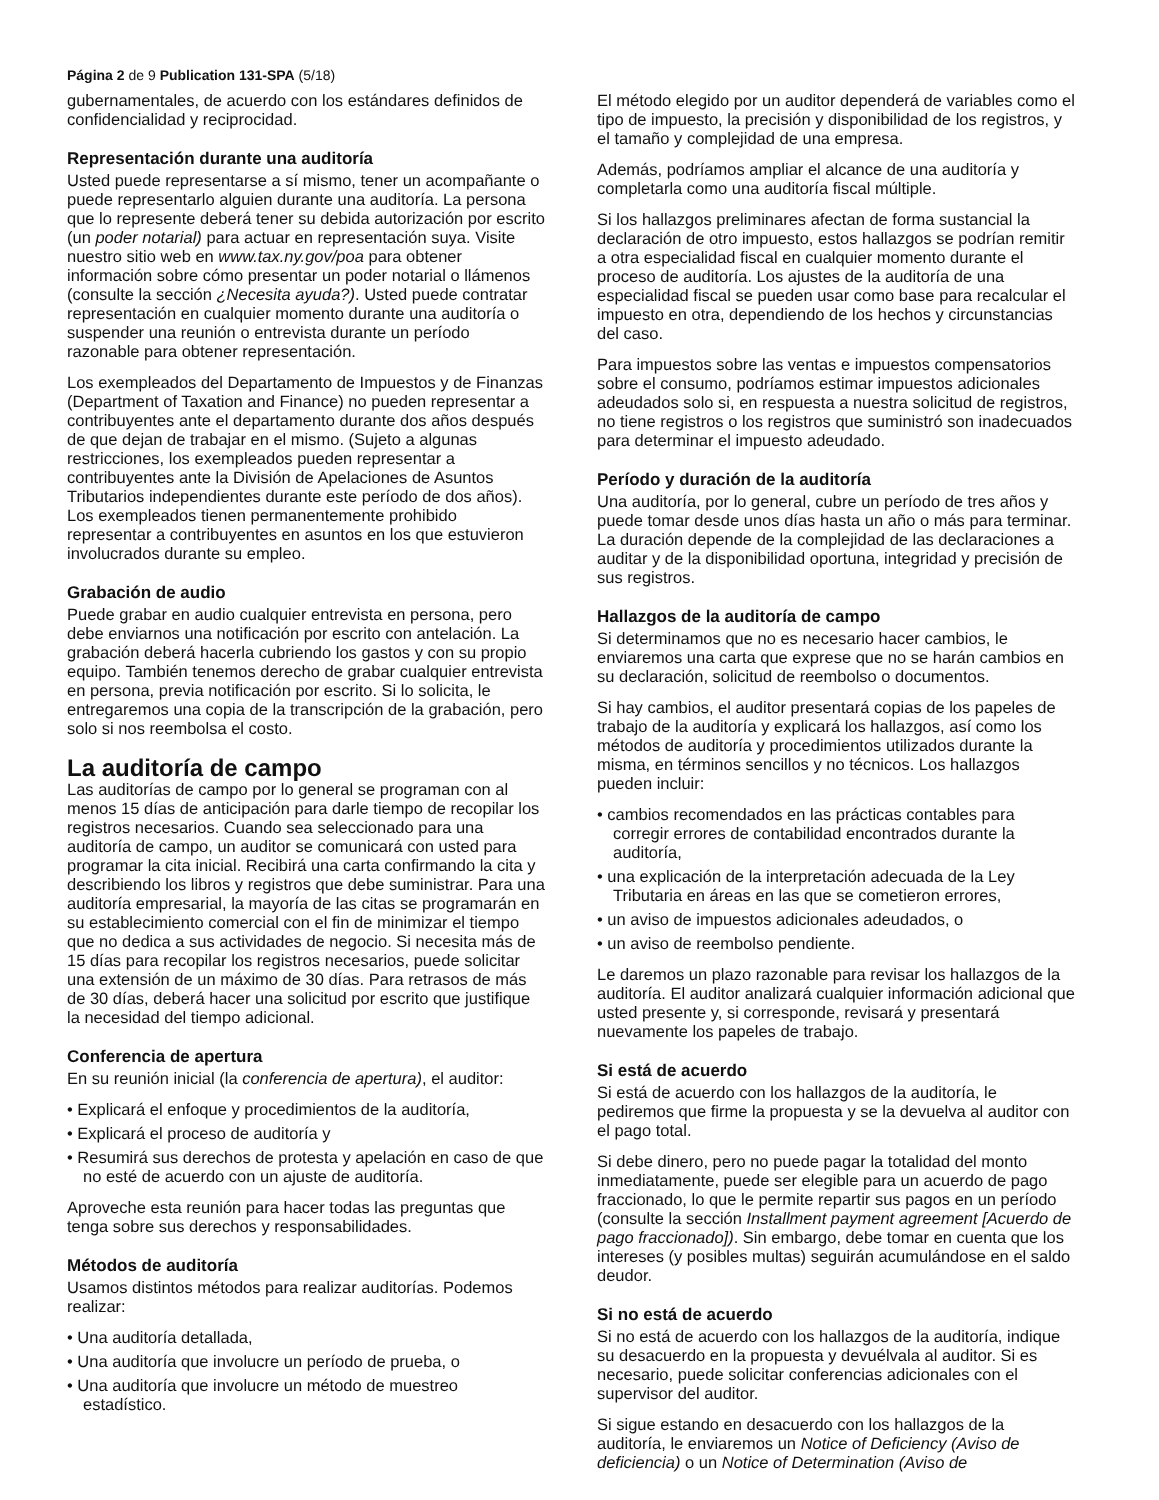Página 2 de 9 Publication 131-SPA (5/18)
gubernamentales, de acuerdo con los estándares definidos de confidencialidad y reciprocidad.
Representación durante una auditoría
Usted puede representarse a sí mismo, tener un acompañante o puede representarlo alguien durante una auditoría. La persona que lo represente deberá tener su debida autorización por escrito (un poder notarial) para actuar en representación suya. Visite nuestro sitio web en www.tax.ny.gov/poa para obtener información sobre cómo presentar un poder notarial o llámenos (consulte la sección ¿Necesita ayuda?). Usted puede contratar representación en cualquier momento durante una auditoría o suspender una reunión o entrevista durante un período razonable para obtener representación.
Los exempleados del Departamento de Impuestos y de Finanzas (Department of Taxation and Finance) no pueden representar a contribuyentes ante el departamento durante dos años después de que dejan de trabajar en el mismo. (Sujeto a algunas restricciones, los exempleados pueden representar a contribuyentes ante la División de Apelaciones de Asuntos Tributarios independientes durante este período de dos años). Los exempleados tienen permanentemente prohibido representar a contribuyentes en asuntos en los que estuvieron involucrados durante su empleo.
Grabación de audio
Puede grabar en audio cualquier entrevista en persona, pero debe enviarnos una notificación por escrito con antelación. La grabación deberá hacerla cubriendo los gastos y con su propio equipo. También tenemos derecho de grabar cualquier entrevista en persona, previa notificación por escrito. Si lo solicita, le entregaremos una copia de la transcripción de la grabación, pero solo si nos reembolsa el costo.
La auditoría de campo
Las auditorías de campo por lo general se programan con al menos 15 días de anticipación para darle tiempo de recopilar los registros necesarios. Cuando sea seleccionado para una auditoría de campo, un auditor se comunicará con usted para programar la cita inicial. Recibirá una carta confirmando la cita y describiendo los libros y registros que debe suministrar. Para una auditoría empresarial, la mayoría de las citas se programarán en su establecimiento comercial con el fin de minimizar el tiempo que no dedica a sus actividades de negocio. Si necesita más de 15 días para recopilar los registros necesarios, puede solicitar una extensión de un máximo de 30 días. Para retrasos de más de 30 días, deberá hacer una solicitud por escrito que justifique la necesidad del tiempo adicional.
Conferencia de apertura
En su reunión inicial (la conferencia de apertura), el auditor:
• Explicará el enfoque y procedimientos de la auditoría,
• Explicará el proceso de auditoría y
• Resumirá sus derechos de protesta y apelación en caso de que no esté de acuerdo con un ajuste de auditoría.
Aproveche esta reunión para hacer todas las preguntas que tenga sobre sus derechos y responsabilidades.
Métodos de auditoría
Usamos distintos métodos para realizar auditorías. Podemos realizar:
• Una auditoría detallada,
• Una auditoría que involucre un período de prueba, o
• Una auditoría que involucre un método de muestreo estadístico.
El método elegido por un auditor dependerá de variables como el tipo de impuesto, la precisión y disponibilidad de los registros, y el tamaño y complejidad de una empresa.
Además, podríamos ampliar el alcance de una auditoría y completarla como una auditoría fiscal múltiple.
Si los hallazgos preliminares afectan de forma sustancial la declaración de otro impuesto, estos hallazgos se podrían remitir a otra especialidad fiscal en cualquier momento durante el proceso de auditoría. Los ajustes de la auditoría de una especialidad fiscal se pueden usar como base para recalcular el impuesto en otra, dependiendo de los hechos y circunstancias del caso.
Para impuestos sobre las ventas e impuestos compensatorios sobre el consumo, podríamos estimar impuestos adicionales adeudados solo si, en respuesta a nuestra solicitud de registros, no tiene registros o los registros que suministró son inadecuados para determinar el impuesto adeudado.
Período y duración de la auditoría
Una auditoría, por lo general, cubre un período de tres años y puede tomar desde unos días hasta un año o más para terminar. La duración depende de la complejidad de las declaraciones a auditar y de la disponibilidad oportuna, integridad y precisión de sus registros.
Hallazgos de la auditoría de campo
Si determinamos que no es necesario hacer cambios, le enviaremos una carta que exprese que no se harán cambios en su declaración, solicitud de reembolso o documentos.
Si hay cambios, el auditor presentará copias de los papeles de trabajo de la auditoría y explicará los hallazgos, así como los métodos de auditoría y procedimientos utilizados durante la misma, en términos sencillos y no técnicos. Los hallazgos pueden incluir:
• cambios recomendados en las prácticas contables para corregir errores de contabilidad encontrados durante la auditoría,
• una explicación de la interpretación adecuada de la Ley Tributaria en áreas en las que se cometieron errores,
• un aviso de impuestos adicionales adeudados, o
• un aviso de reembolso pendiente.
Le daremos un plazo razonable para revisar los hallazgos de la auditoría. El auditor analizará cualquier información adicional que usted presente y, si corresponde, revisará y presentará nuevamente los papeles de trabajo.
Si está de acuerdo
Si está de acuerdo con los hallazgos de la auditoría, le pediremos que firme la propuesta y se la devuelva al auditor con el pago total.
Si debe dinero, pero no puede pagar la totalidad del monto inmediatamente, puede ser elegible para un acuerdo de pago fraccionado, lo que le permite repartir sus pagos en un período (consulte la sección Installment payment agreement [Acuerdo de pago fraccionado]). Sin embargo, debe tomar en cuenta que los intereses (y posibles multas) seguirán acumulándose en el saldo deudor.
Si no está de acuerdo
Si no está de acuerdo con los hallazgos de la auditoría, indique su desacuerdo en la propuesta y devuélvala al auditor. Si es necesario, puede solicitar conferencias adicionales con el supervisor del auditor.
Si sigue estando en desacuerdo con los hallazgos de la auditoría, le enviaremos un Notice of Deficiency (Aviso de deficiencia) o un Notice of Determination (Aviso de